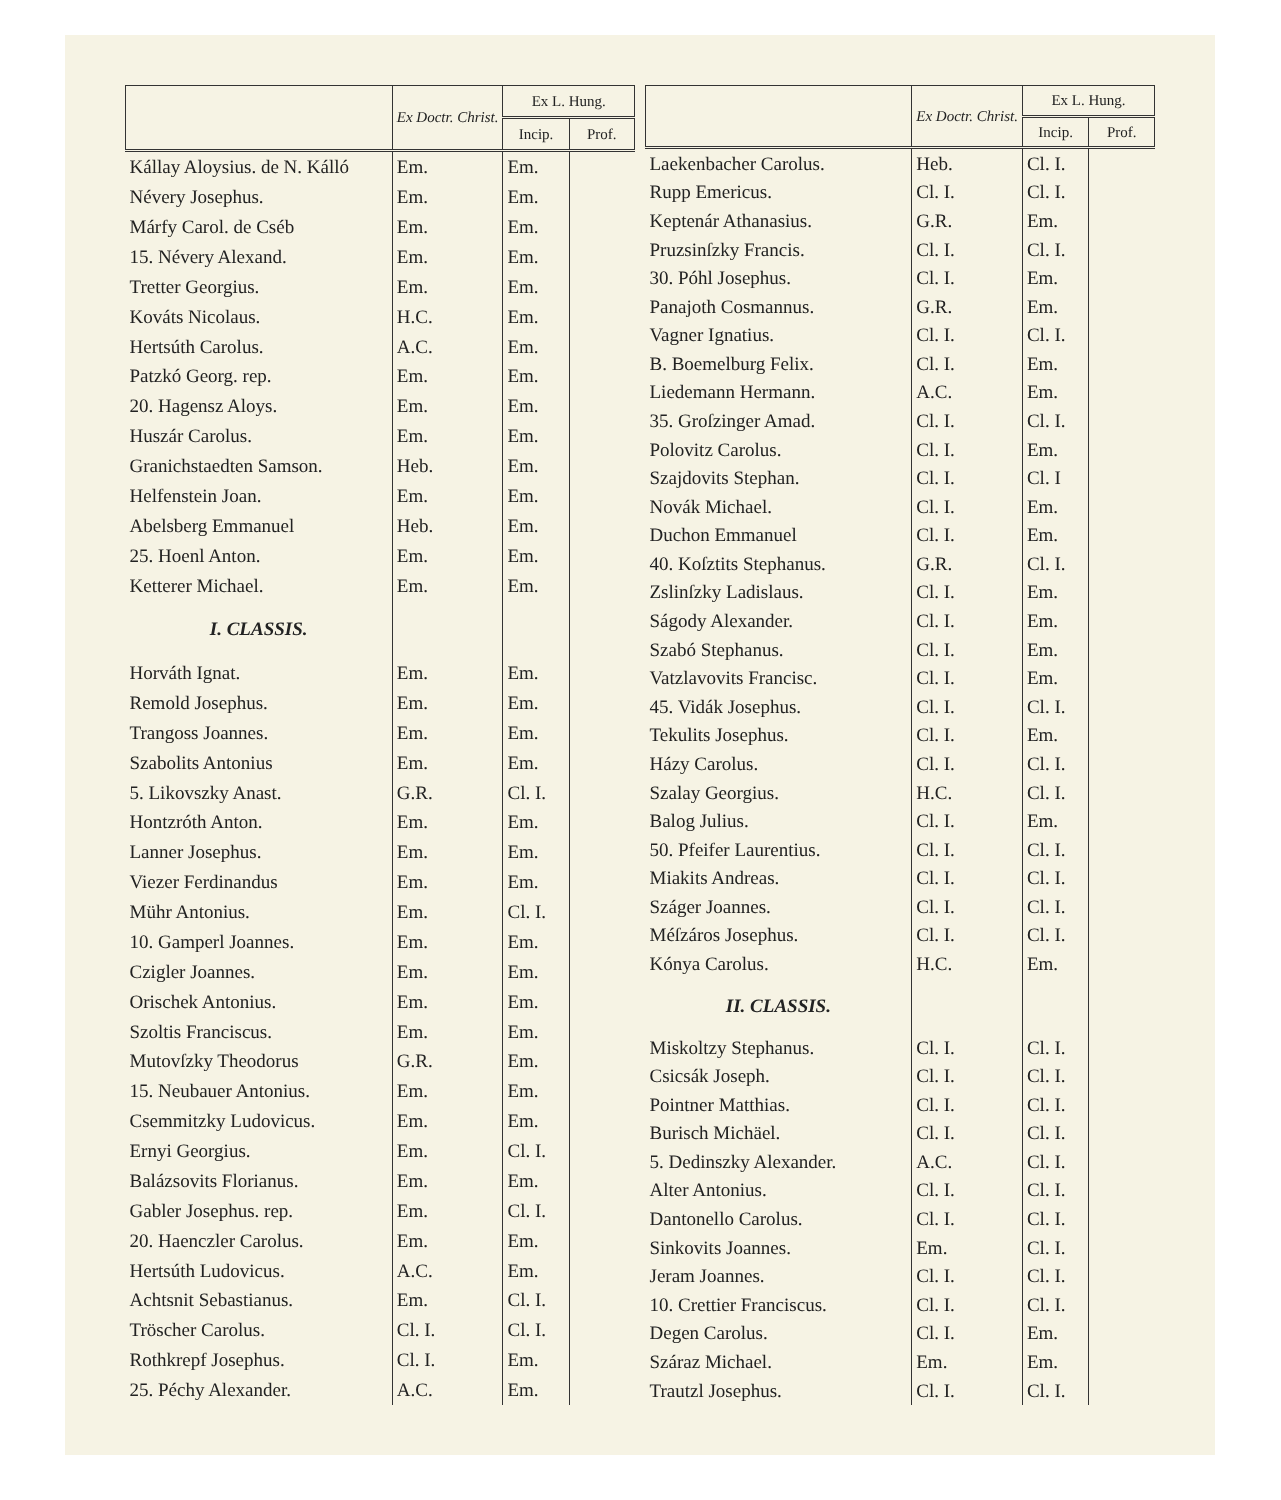| | Ex Doctr. Christ. | Ex L. Hung. | |
| --- | --- | --- | --- |
| | | Incip. | Prof. |
| Kállay Aloysius. de N. Kálló | Em. | Em. | |
| Névery Josephus. | Em. | Em. | |
| Márfy Carol. de Cséb | Em. | Em. | |
| 15. Névery Alexand. | Em. | Em. | |
| Tretter Georgius. | Em. | Em. | |
| Kováts Nicolaus. | H.C. | Em. | |
| Hertsúth Carolus. | A.C. | Em. | |
| Patzkó Georg. rep. | Em. | Em. | |
| 20. Hagensz Aloys. | Em. | Em. | |
| Huszár Carolus. | Em. | Em. | |
| Granichstaedten Samson. | Heb. | Em. | |
| Helfenstein Joan. | Em. | Em. | |
| Abelsberg Emmanuel | Heb. | Em. | |
| 25. Hoenl Anton. | Em. | Em. | |
| Ketterer Michael. | Em. | Em. | |
| I. CLASSIS. | | | |
| Horváth Ignat. | Em. | Em. | |
| Remold Josephus. | Em. | Em. | |
| Trangoss Joannes. | Em. | Em. | |
| Szabolits Antonius | Em. | Em. | |
| 5. Likovszky Anast. | G.R. | Cl. I. | |
| Hontzróth Anton. | Em. | Em. | |
| Lanner Josephus. | Em. | Em. | |
| Viezer Ferdinandus | Em. | Em. | |
| Mühr Antonius. | Em. | Cl. I. | |
| 10. Gamperl Joannes. | Em. | Em. | |
| Czigler Joannes. | Em. | Em. | |
| Orischek Antonius. | Em. | Em. | |
| Szoltis Franciscus. | Em. | Em. | |
| Mutovſzky Theodorus | G.R. | Em. | |
| 15. Neubauer Antonius. | Em. | Em. | |
| Csemmitzky Ludovicus. | Em. | Em. | |
| Ernyi Georgius. | Em. | Cl. I. | |
| Balázsovits Florianus. | Em. | Em. | |
| Gabler Josephus. rep. | Em. | Cl. I. | |
| 20. Haenczler Carolus. | Em. | Em. | |
| Hertsúth Ludovicus. | A.C. | Em. | |
| Achtsnit Sebastianus. | Em. | Cl. I. | |
| Tröscher Carolus. | Cl. I. | Cl. I. | |
| Rothkrepf Josephus. | Cl. I. | Em. | |
| 25. Péchy Alexander. | A.C. | Em. | |
| | Ex Doctr. Christ. | Ex L. Hung. | |
| --- | --- | --- | --- |
| | | Incip. | Prof. |
| Laekenbacher Carolus. | Heb. | Cl. I. | |
| Rupp Emericus. | Cl. I. | Cl. I. | |
| Keptenár Athanasius. | G.R. | Em. | |
| Pruzsinſzky Francis. | Cl. I. | Cl. I. | |
| 30. Póhl Josephus. | Cl. I. | Em. | |
| Panajoth Cosmannus. | G.R. | Em. | |
| Vagner Ignatius. | Cl. I. | Cl. I. | |
| B. Boemelburg Felix. | Cl. I. | Em. | |
| Liedemann Hermann. | A.C. | Em. | |
| 35. Groſzinger Amad. | Cl. I. | Cl. I. | |
| Polovitz Carolus. | Cl. I. | Em. | |
| Szajdovits Stephan. | Cl. I. | Cl. I | |
| Novák Michael. | Cl. I. | Em. | |
| Duchon Emmanuel | Cl. I. | Em. | |
| 40. Koſztits Stephanus. | G.R. | Cl. I. | |
| Zslinſzky Ladislaus. | Cl. I. | Em. | |
| Ságody Alexander. | Cl. I. | Em. | |
| Szabó Stephanus. | Cl. I. | Em. | |
| Vatzlavovits Francisc. | Cl. I. | Em. | |
| 45. Vidák Josephus. | Cl. I. | Cl. I. | |
| Tekulits Josephus. | Cl. I. | Em. | |
| Házy Carolus. | Cl. I. | Cl. I. | |
| Szalay Georgius. | H.C. | Cl. I. | |
| Balog Julius. | Cl. I. | Em. | |
| 50. Pfeifer Laurentius. | Cl. I. | Cl. I. | |
| Miakits Andreas. | Cl. I. | Cl. I. | |
| Száger Joannes. | Cl. I. | Cl. I. | |
| Méſzáros Josephus. | Cl. I. | Cl. I. | |
| Kónya Carolus. | H.C. | Em. | |
| II. CLASSIS. | | | |
| Miskoltzy Stephanus. | Cl. I. | Cl. I. | |
| Csicsák Joseph. | Cl. I. | Cl. I. | |
| Pointner Matthias. | Cl. I. | Cl. I. | |
| Burisch Michäel. | Cl. I. | Cl. I. | |
| 5. Dedinszky Alexander. | A.C. | Cl. I. | |
| Alter Antonius. | Cl. I. | Cl. I. | |
| Dantonello Carolus. | Cl. I. | Cl. I. | |
| Sinkovits Joannes. | Em. | Cl. I. | |
| Jeram Joannes. | Cl. I. | Cl. I. | |
| 10. Crettier Franciscus. | Cl. I. | Cl. I. | |
| Degen Carolus. | Cl. I. | Em. | |
| Száraz Michael. | Em. | Em. | |
| Trautzl Josephus. | Cl. I. | Cl. I. | |